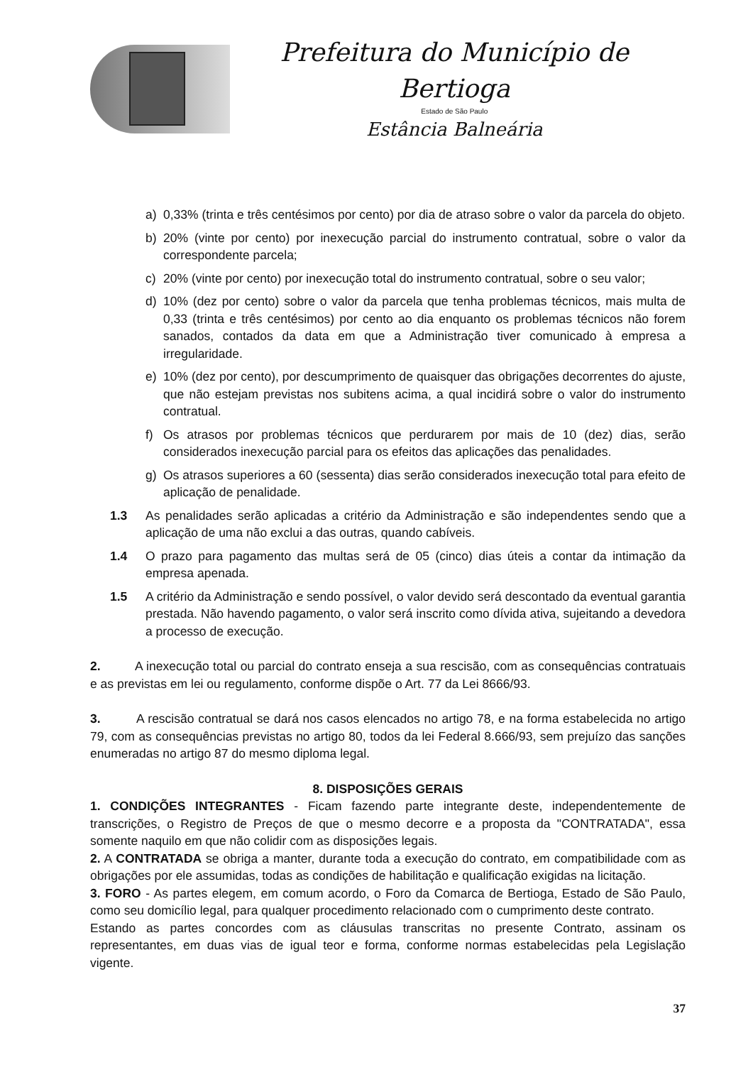Prefeitura do Município de Bertioga
Estado de São Paulo
Estância Balneária
a) 0,33% (trinta e três centésimos por cento) por dia de atraso sobre o valor da parcela do objeto.
b) 20% (vinte por cento) por inexecução parcial do instrumento contratual, sobre o valor da correspondente parcela;
c) 20% (vinte por cento) por inexecução total do instrumento contratual, sobre o seu valor;
d) 10% (dez por cento) sobre o valor da parcela que tenha problemas técnicos, mais multa de 0,33 (trinta e três centésimos) por cento ao dia enquanto os problemas técnicos não forem sanados, contados da data em que a Administração tiver comunicado à empresa a irregularidade.
e) 10% (dez por cento), por descumprimento de quaisquer das obrigações decorrentes do ajuste, que não estejam previstas nos subitens acima, a qual incidirá sobre o valor do instrumento contratual.
f) Os atrasos por problemas técnicos que perdurarem por mais de 10 (dez) dias, serão considerados inexecução parcial para os efeitos das aplicações das penalidades.
g) Os atrasos superiores a 60 (sessenta) dias serão considerados inexecução total para efeito de aplicação de penalidade.
1.3 As penalidades serão aplicadas a critério da Administração e são independentes sendo que a aplicação de uma não exclui a das outras, quando cabíveis.
1.4 O prazo para pagamento das multas será de 05 (cinco) dias úteis a contar da intimação da empresa apenada.
1.5 A critério da Administração e sendo possível, o valor devido será descontado da eventual garantia prestada. Não havendo pagamento, o valor será inscrito como dívida ativa, sujeitando a devedora a processo de execução.
2. A inexecução total ou parcial do contrato enseja a sua rescisão, com as consequências contratuais e as previstas em lei ou regulamento, conforme dispõe o Art. 77 da Lei 8666/93.
3. A rescisão contratual se dará nos casos elencados no artigo 78, e na forma estabelecida no artigo 79, com as consequências previstas no artigo 80, todos da lei Federal 8.666/93, sem prejuízo das sanções enumeradas no artigo 87 do mesmo diploma legal.
8. DISPOSIÇÕES GERAIS
1. CONDIÇÕES INTEGRANTES - Ficam fazendo parte integrante deste, independentemente de transcrições, o Registro de Preços de que o mesmo decorre e a proposta da "CONTRATADA", essa somente naquilo em que não colidir com as disposições legais.
2. A CONTRATADA se obriga a manter, durante toda a execução do contrato, em compatibilidade com as obrigações por ele assumidas, todas as condições de habilitação e qualificação exigidas na licitação.
3. FORO - As partes elegem, em comum acordo, o Foro da Comarca de Bertioga, Estado de São Paulo, como seu domicílio legal, para qualquer procedimento relacionado com o cumprimento deste contrato.
Estando as partes concordes com as cláusulas transcritas no presente Contrato, assinam os representantes, em duas vias de igual teor e forma, conforme normas estabelecidas pela Legislação vigente.
37